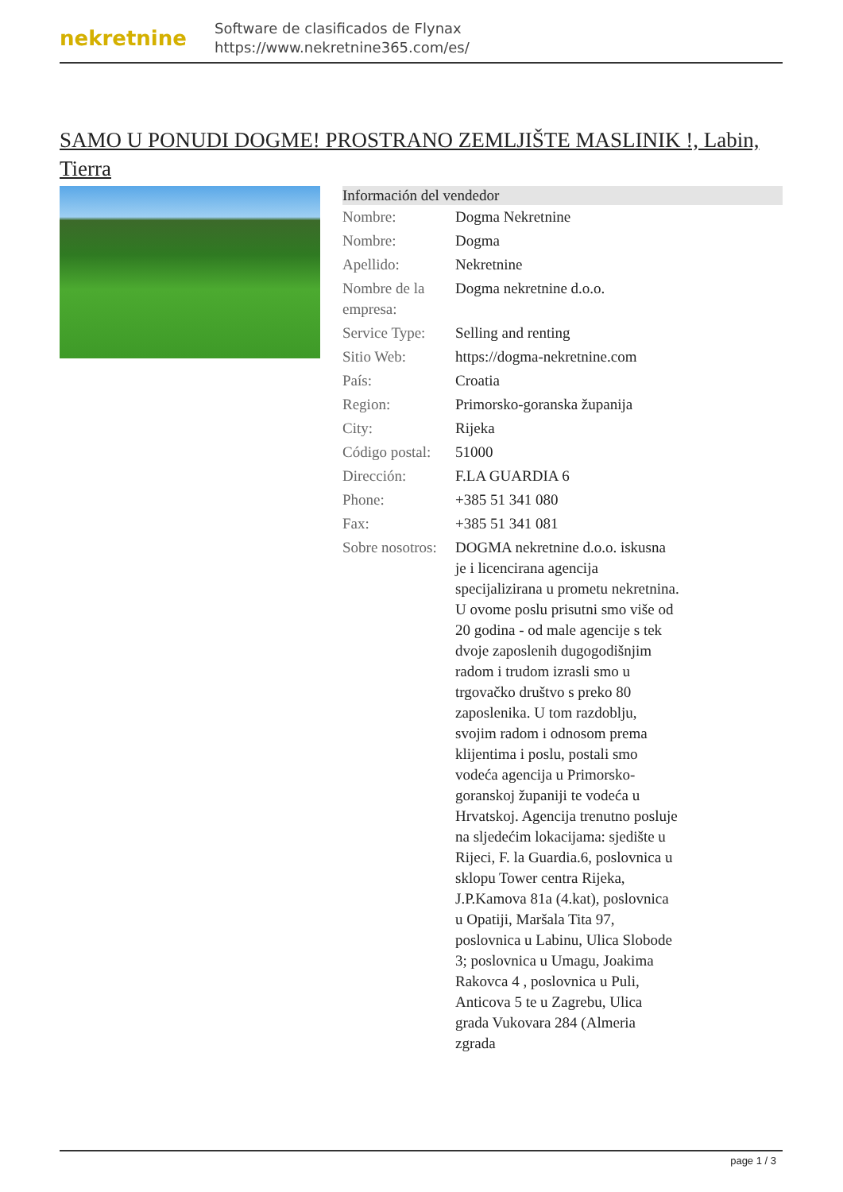nekretnine
Software de clasificados de Flynax
https://www.nekretnine365.com/es/
SAMO U PONUDI DOGME! PROSTRANO ZEMLJIŠTE MASLINIK !, Labin, Tierra
| Información del vendedor | |
| --- | --- |
| Nombre: | Dogma Nekretnine |
| Nombre: | Dogma |
| Apellido: | Nekretnine |
| Nombre de la empresa: | Dogma nekretnine d.o.o. |
| Service Type: | Selling and renting |
| Sitio Web: | https://dogma-nekretnine.com |
| País: | Croatia |
| Region: | Primorsko-goranska županija |
| City: | Rijeka |
| Código postal: | 51000 |
| Dirección: | F.LA GUARDIA 6 |
| Phone: | +385 51 341 080 |
| Fax: | +385 51 341 081 |
| Sobre nosotros: | DOGMA nekretnine d.o.o. iskusna je i licencirana agencija specijalizirana u prometu nekretnina. U ovome poslu prisutni smo više od 20 godina - od male agencije s tek dvoje zaposlenih dugogodišnjim radom i trudom izrasli smo u trgovačko društvo s preko 80 zaposlenika. U tom razdoblju, svojim radom i odnosom prema klijentima i poslu, postali smo vodeća agencija u Primorsko-goranskoj županiji te vodeća u Hrvatskoj. Agencija trenutno posluje na sljedećim lokacijama: sjedište u Rijeci, F. la Guardia.6, poslovnica u sklopu Tower centra Rijeka, J.P.Kamova 81a (4.kat), poslovnica u Opatiji, Maršala Tita 97, poslovnica u Labinu, Ulica Slobode 3; poslovnica u Umagu, Joakima Rakovca 4 , poslovnica u Puli, Anticova 5 te u Zagrebu, Ulica grada Vukovara 284 (Almeria zgrada |
page 1 / 3